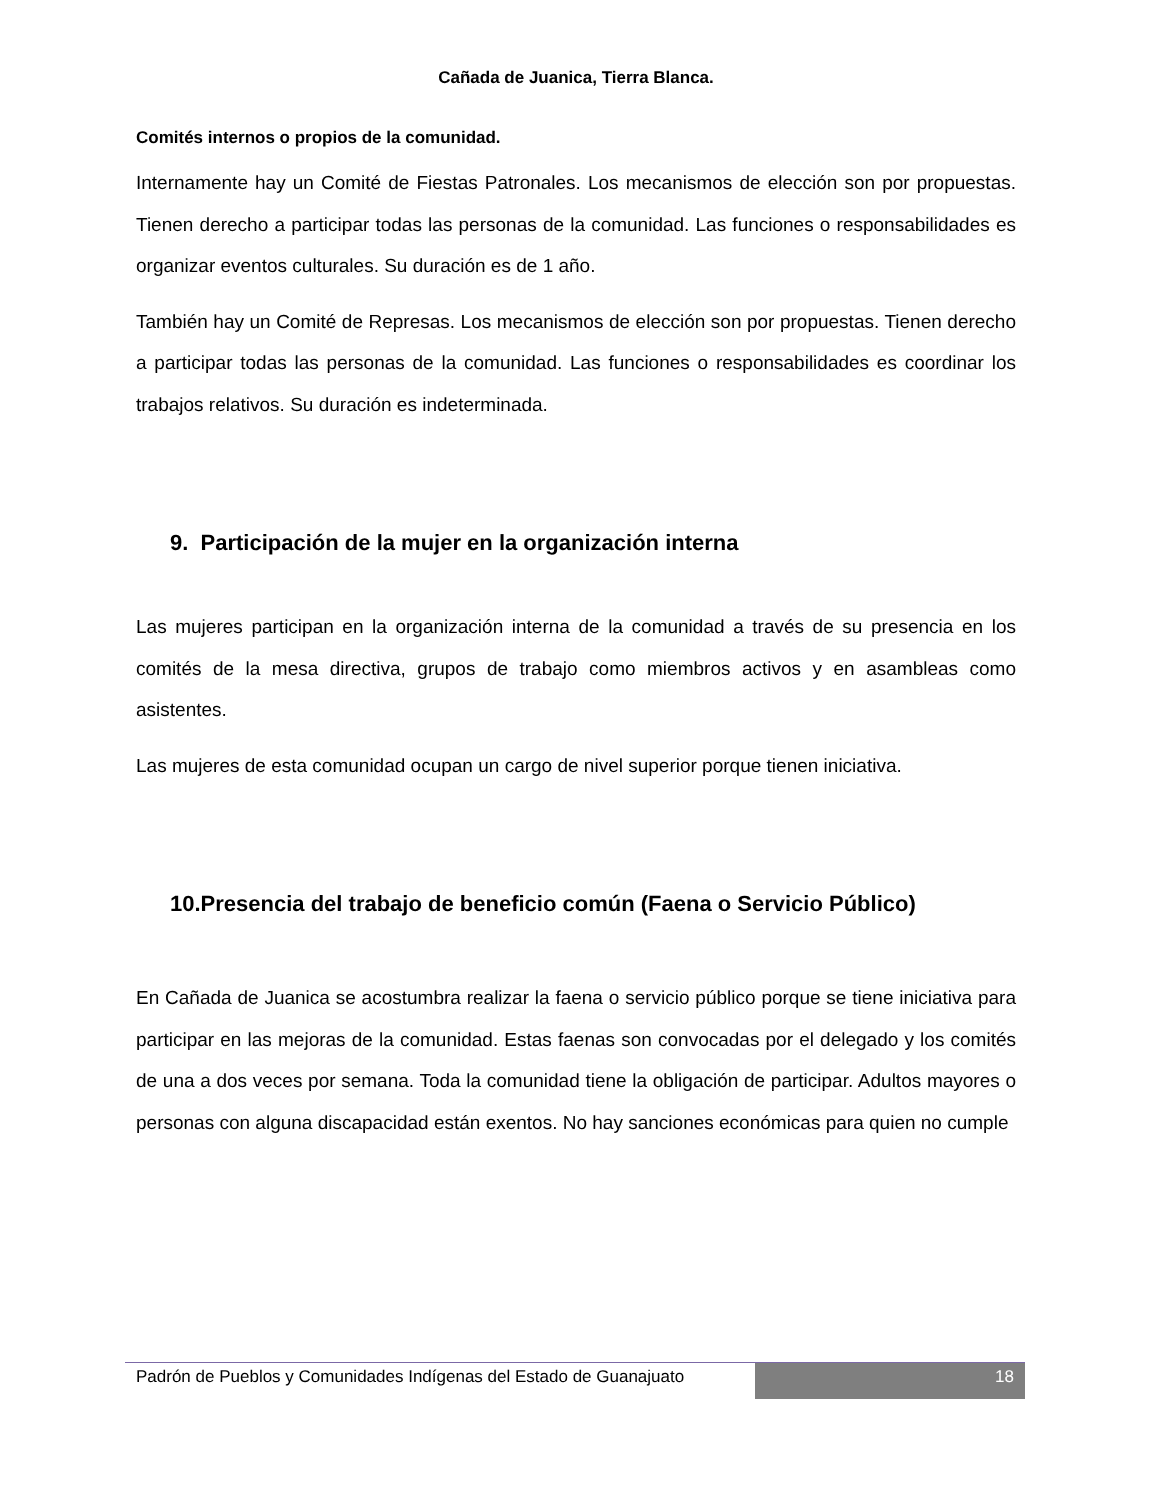Cañada de Juanica, Tierra Blanca.
Comités internos o propios de la comunidad.
Internamente hay un Comité de Fiestas Patronales. Los mecanismos de elección son por propuestas. Tienen derecho a participar todas las personas de la comunidad. Las funciones o responsabilidades es organizar eventos culturales. Su duración es de 1 año.
También hay un Comité de Represas. Los mecanismos de elección son por propuestas. Tienen derecho a participar todas las personas de la comunidad. Las funciones o responsabilidades es coordinar los trabajos relativos. Su duración es indeterminada.
9. Participación de la mujer en la organización interna
Las mujeres participan en la organización interna de la comunidad a través de su presencia en los comités de la mesa directiva, grupos de trabajo como miembros activos y en asambleas como asistentes.
Las mujeres de esta comunidad ocupan un cargo de nivel superior porque tienen iniciativa.
10.Presencia del trabajo de beneficio común (Faena o Servicio Público)
En Cañada de Juanica se acostumbra realizar la faena o servicio público porque se tiene iniciativa para participar en las mejoras de la comunidad. Estas faenas son convocadas por el delegado y los comités de una a dos veces por semana. Toda la comunidad tiene la obligación de participar. Adultos mayores o personas con alguna discapacidad están exentos. No hay sanciones económicas para quien no cumple
Padrón de Pueblos y Comunidades Indígenas del Estado de Guanajuato
18